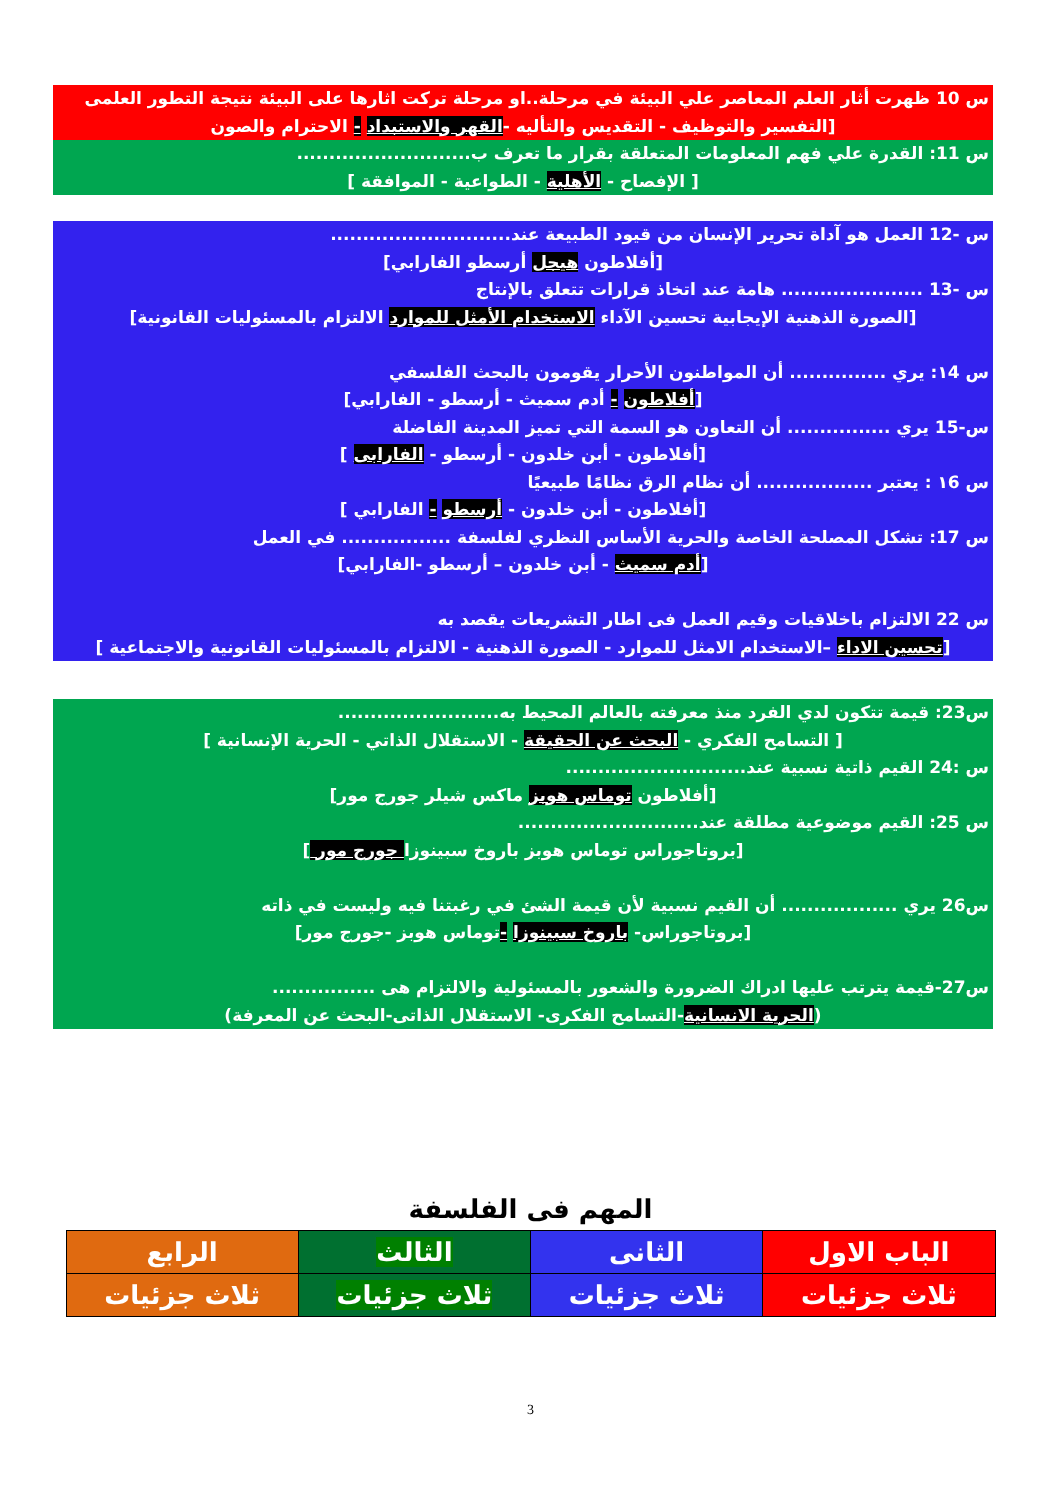س 10 ظهرت أثار العلم المعاصر علي البيئة في مرحلة..او مرحلة تركت اثارها على البيئة نتيجة التطور العلمى
[التفسير والتوظيف - التقديس والتأليه -القهر والاستبداد - الاحترام والصون
س 11: القدرة علي فهم المعلومات المتعلقة بقرار ما تعرف ب...........................
[ الإفصاح - الأهلية - الطواعية - الموافقة ]
س -12 العمل هو آداة تحرير الإنسان من قيود الطبيعة عند............................
[أفلاطون هيجل أرسطو الفارابي]
س -13 ...................... هامة عند اتخاذ قرارات تتعلق بالإنتاج
[الصورة الذهنية الإيجابية تحسين الآداء الاستخدام الأمثل للموارد الالتزام بالمسئوليات القانونية]
س ١4: يري ............... أن المواطنون الأحرار يقومون بالبحث الفلسفي
[أفلاطون - أدم سميث - أرسطو - الفارابي]
س-15 يري ................ أن التعاون هو السمة التي تميز المدينة الفاضلة
[أفلاطون - أبن خلدون - أرسطو - الفارابى ]
س ١6 : يعتبر .................. أن نظام الرق نظامًا طبيعيًا
[أفلاطون - أبن خلدون - أرسطو - الفارابي ]
س 17: تشكل المصلحة الخاصة والحرية الأساس النظري لفلسفة ................. في العمل
[أدم سميث - أبن خلدون – أرسطو -الفارابي]
س 22 الالتزام باخلاقيات وقيم العمل فى اطار التشريعات يقصد به
[تحسين الاداء –الاستخدام الامثل للموارد - الصورة الذهنية - الالتزام بالمسئوليات القانونية والاجتماعية ]
س23: قيمة تتكون لدي الفرد منذ معرفته بالعالم المحيط به.........................
[ التسامح الفكري - البحث عن الحقيقة - الاستقلال الذاتي - الحرية الإنسانية ]
س :24 القيم ذاتية نسبية عند............................
[أفلاطون توماس هوبز ماكس شيلر جورج مور]
س 25: القيم موضوعية مطلقة عند............................
[بروتاجوراس توماس هوبز باروخ سبينوزا جورج مور ]
س26 يري .................. أن القيم نسبية لأن قيمة الشئ في رغبتنا فيه وليست في ذاته
[بروتاجوراس- باروخ سبينوزا -توماس هوبز -جورج مور]
س27-قيمة يترتب عليها ادراك الضرورة والشعور بالمسئولية والالتزام هى ................
(الحرية الانسانية-التسامح الفكرى- الاستقلال الذاتى-البحث عن المعرفة)
المهم فى الفلسفة
| الباب الاول | الثانى | الثالث | الرابع |
| ثلاث جزئيات | ثلاث جزئيات | ثلاث جزئيات | ثلاث جزئيات |
3